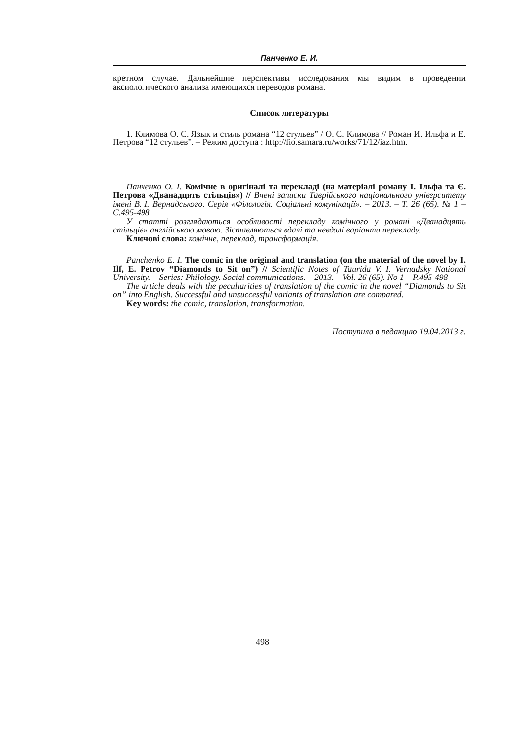Панченко Е. И.
кретном случае. Дальнейшие перспективы исследования мы видим в проведении аксиологического анализа имеющихся переводов романа.
Список литературы
1. Климова О. С. Язык и стиль романа “12 стульев” / О. С. Климова // Роман И. Ильфа и Е. Петрова “12 стульев”. – Режим доступа : http://fio.samara.ru/works/71/12/iaz.htm.
Панченко О. І. Комічне в оригіналі та перекладі (на матеріалі роману І. Ільфа та Є. Петрова «Дванадцять стільців») // Вчені записки Таврійського національного університету імені В. І. Вернадського. Серія «Філологія. Соціальні комунікації». – 2013. – Т. 26 (65). № 1 – С.495-498
У статті розглядаються особливості перекладу комічного у романі «Дванадцять стільців» англійською мовою. Зіставляються вдалі та невдалі варіанти перекладу.
Ключові слова: комічне, переклад, трансформація.
Panchenko E. I. The comic in the original and translation (on the material of the novel by I. Ilf, E. Petrov “Diamonds to Sit on”) // Scientific Notes of Taurida V. I. Vernadsky National University. – Series: Philology. Social communications. – 2013. – Vol. 26 (65). No 1 – P.495-498
The article deals with the peculiarities of translation of the comic in the novel “Diamonds to Sit on” into English. Successful and unsuccessful variants of translation are compared.
Key words: the comic, translation, transformation.
Поступила в редакцию 19.04.2013 г.
498